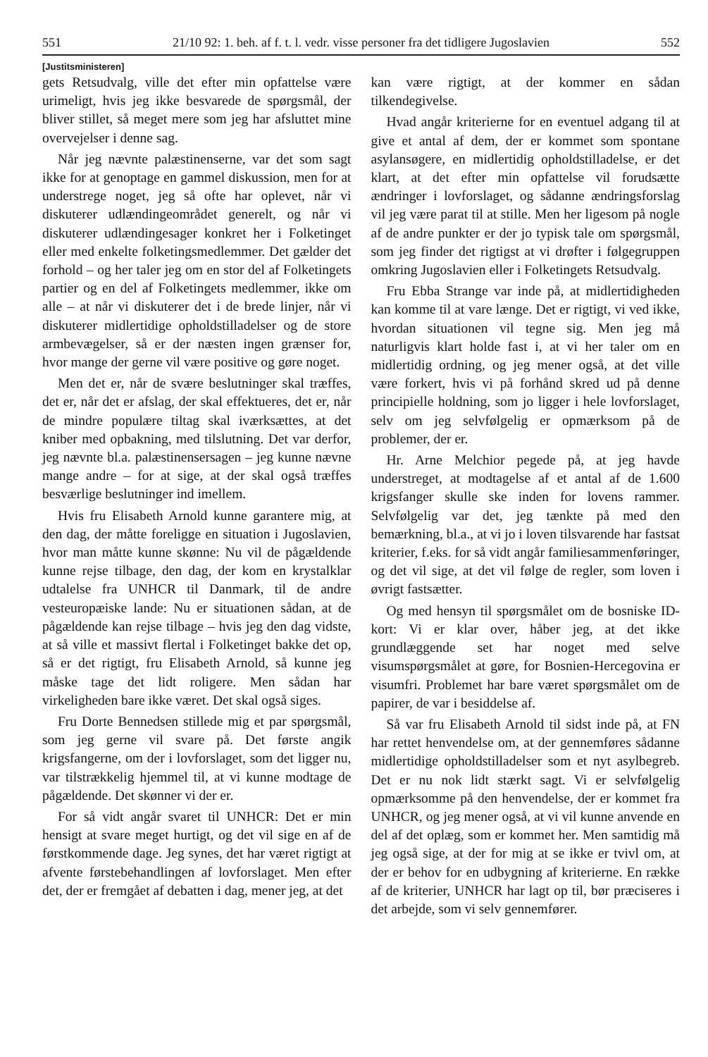551 21/10 92: 1. beh. af f. t. l. vedr. visse personer fra det tidligere Jugoslavien 552
[Justitsministeren]
gets Retsudvalg, ville det efter min opfattelse være urimeligt, hvis jeg ikke besvarede de spørgsmål, der bliver stillet, så meget mere som jeg har afsluttet mine overvejelser i denne sag.
Når jeg nævnte palæstinenserne, var det som sagt ikke for at genoptage en gammel diskussion, men for at understrege noget, jeg så ofte har oplevet, når vi diskuterer udlændingeområdet generelt, og når vi diskuterer udlændingesager konkret her i Folketinget eller med enkelte folketingsmedlemmer. Det gælder det forhold – og her taler jeg om en stor del af Folketingets partier og en del af Folketingets medlemmer, ikke om alle – at når vi diskuterer det i de brede linjer, når vi diskuterer midlertidige opholdstilladelser og de store armbevægelser, så er der næsten ingen grænser for, hvor mange der gerne vil være positive og gøre noget.
Men det er, når de svære beslutninger skal træffes, det er, når det er afslag, der skal effektueres, det er, når de mindre populære tiltag skal iværksættes, at det kniber med opbakning, med tilslutning. Det var derfor, jeg nævnte bl.a. palæstinensersagen – jeg kunne nævne mange andre – for at sige, at der skal også træffes besværlige beslutninger ind imellem.
Hvis fru Elisabeth Arnold kunne garantere mig, at den dag, der måtte foreligge en situation i Jugoslavien, hvor man måtte kunne skønne: Nu vil de pågældende kunne rejse tilbage, den dag, der kom en krystalklar udtalelse fra UNHCR til Danmark, til de andre vesteuropæiske lande: Nu er situationen sådan, at de pågældende kan rejse tilbage – hvis jeg den dag vidste, at så ville et massivt flertal i Folketinget bakke det op, så er det rigtigt, fru Elisabeth Arnold, så kunne jeg måske tage det lidt roligere. Men sådan har virkeligheden bare ikke været. Det skal også siges.
Fru Dorte Bennedsen stillede mig et par spørgsmål, som jeg gerne vil svare på. Det første angik krigsfangerne, om der i lovforslaget, som det ligger nu, var tilstrækkelig hjemmel til, at vi kunne modtage de pågældende. Det skønner vi der er.
For så vidt angår svaret til UNHCR: Det er min hensigt at svare meget hurtigt, og det vil sige en af de førstkommende dage. Jeg synes, det har været rigtigt at afvente førstebehandlingen af lovforslaget. Men efter det, der er fremgået af debatten i dag, mener jeg, at det
kan være rigtigt, at der kommer en sådan tilkendegivelse.
Hvad angår kriterierne for en eventuel adgang til at give et antal af dem, der er kommet som spontane asylansøgere, en midlertidig opholdstilladelse, er det klart, at det efter min opfattelse vil forudsætte ændringer i lovforslaget, og sådanne ændringsforslag vil jeg være parat til at stille. Men her ligesom på nogle af de andre punkter er der jo typisk tale om spørgsmål, som jeg finder det rigtigst at vi drøfter i følgegruppen omkring Jugoslavien eller i Folketingets Retsudvalg.
Fru Ebba Strange var inde på, at midlertidigheden kan komme til at vare længe. Det er rigtigt, vi ved ikke, hvordan situationen vil tegne sig. Men jeg må naturligvis klart holde fast i, at vi her taler om en midlertidig ordning, og jeg mener også, at det ville være forkert, hvis vi på forhånd skred ud på denne principielle holdning, som jo ligger i hele lovforslaget, selv om jeg selvfølgelig er opmærksom på de problemer, der er.
Hr. Arne Melchior pegede på, at jeg havde understreget, at modtagelse af et antal af de 1.600 krigsfanger skulle ske inden for lovens rammer. Selvfølgelig var det, jeg tænkte på med den bemærkning, bl.a., at vi jo i loven tilsvarende har fastsat kriterier, f.eks. for så vidt angår familiesammenføringer, og det vil sige, at det vil følge de regler, som loven i øvrigt fastsætter.
Og med hensyn til spørgsmålet om de bosniske ID-kort: Vi er klar over, håber jeg, at det ikke grundlæggende set har noget med selve visumspørgsmålet at gøre, for Bosnien-Hercegovina er visumfri. Problemet har bare været spørgsmålet om de papirer, de var i besiddelse af.
Så var fru Elisabeth Arnold til sidst inde på, at FN har rettet henvendelse om, at der gennemføres sådanne midlertidige opholdstilladelser som et nyt asylbegreb. Det er nu nok lidt stærkt sagt. Vi er selvfølgelig opmærksomme på den henvendelse, der er kommet fra UNHCR, og jeg mener også, at vi vil kunne anvende en del af det oplæg, som er kommet her. Men samtidig må jeg også sige, at der for mig at se ikke er tvivl om, at der er behov for en udbygning af kriterierne. En række af de kriterier, UNHCR har lagt op til, bør præciseres i det arbejde, som vi selv gennemfører.